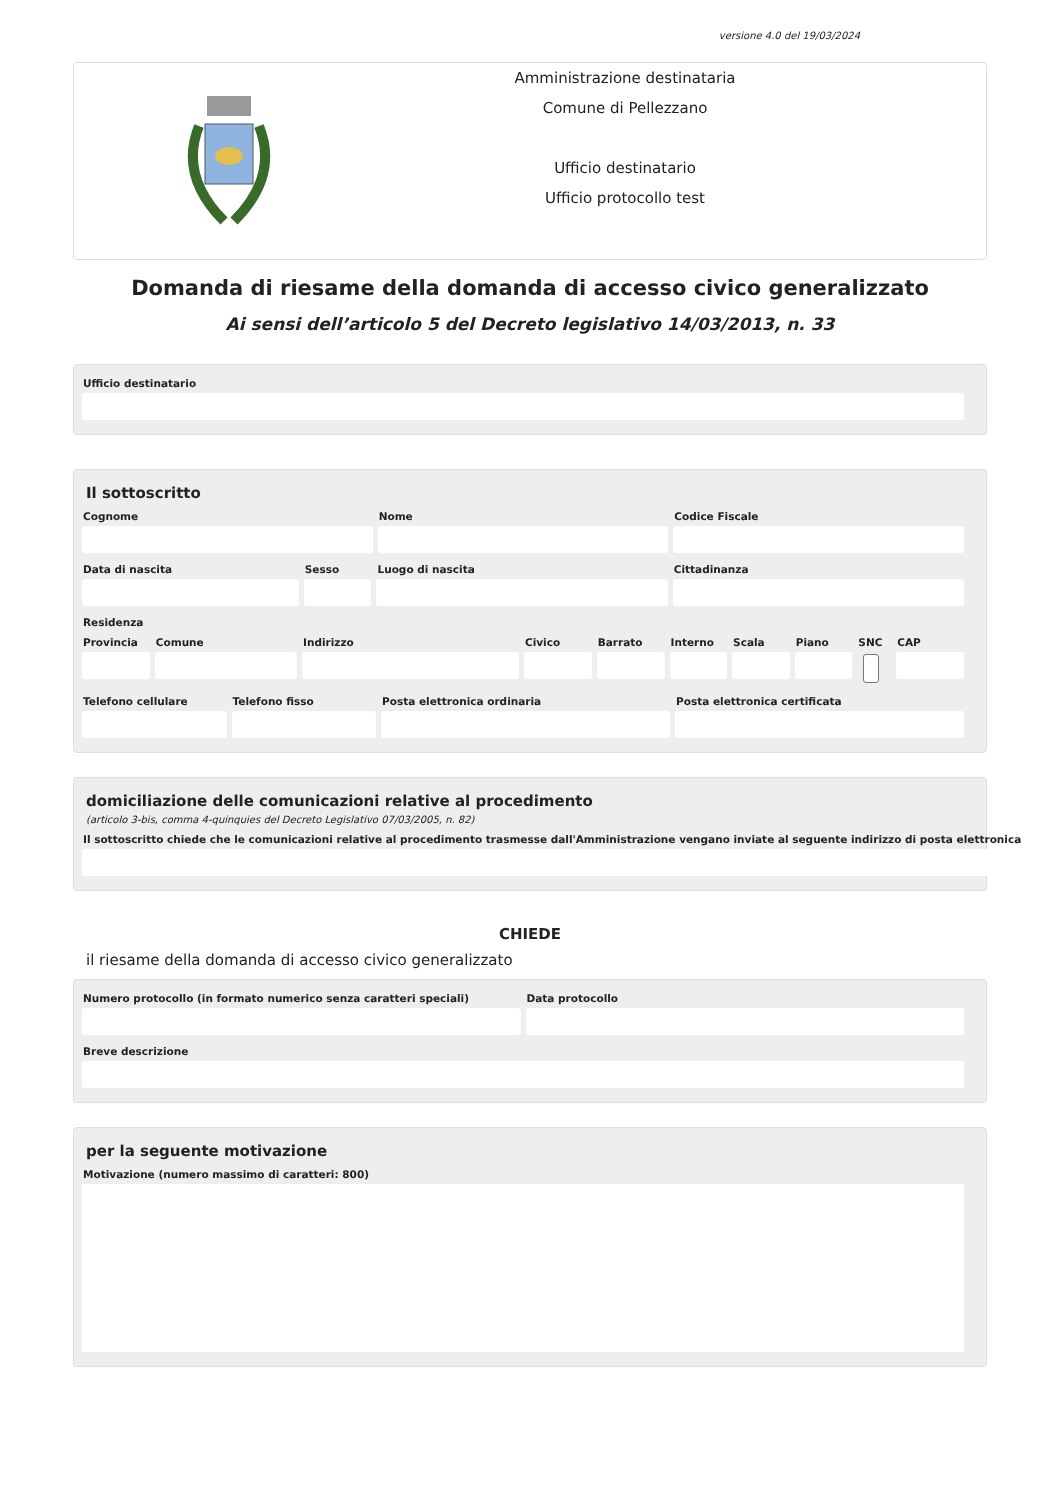versione 4.0 del 19/03/2024
Amministrazione destinataria
Comune di Pellezzano
Ufficio destinatario
Ufficio protocollo test
Domanda di riesame della domanda di accesso civico generalizzato
Ai sensi dell’articolo 5 del Decreto legislativo 14/03/2013, n. 33
Ufficio destinatario
Il sottoscritto
Cognome Nome Codice Fiscale
Data di nascita Sesso Luogo di nascita Cittadinanza
Residenza
Provincia Comune Indirizzo Civico Barrato Interno Scala Piano SNC CAP
Telefono cellulare Telefono fisso Posta elettronica ordinaria Posta elettronica certificata
domiciliazione delle comunicazioni relative al procedimento
(articolo 3-bis, comma 4-quinquies del Decreto Legislativo 07/03/2005, n. 82)
Il sottoscritto chiede che le comunicazioni relative al procedimento trasmesse dall'Amministrazione vengano inviate al seguente indirizzo di posta elettronica
CHIEDE
il riesame della domanda di accesso civico generalizzato
Numero protocollo (in formato numerico senza caratteri speciali)
Data protocollo
Breve descrizione
per la seguente motivazione
Motivazione (numero massimo di caratteri: 800)